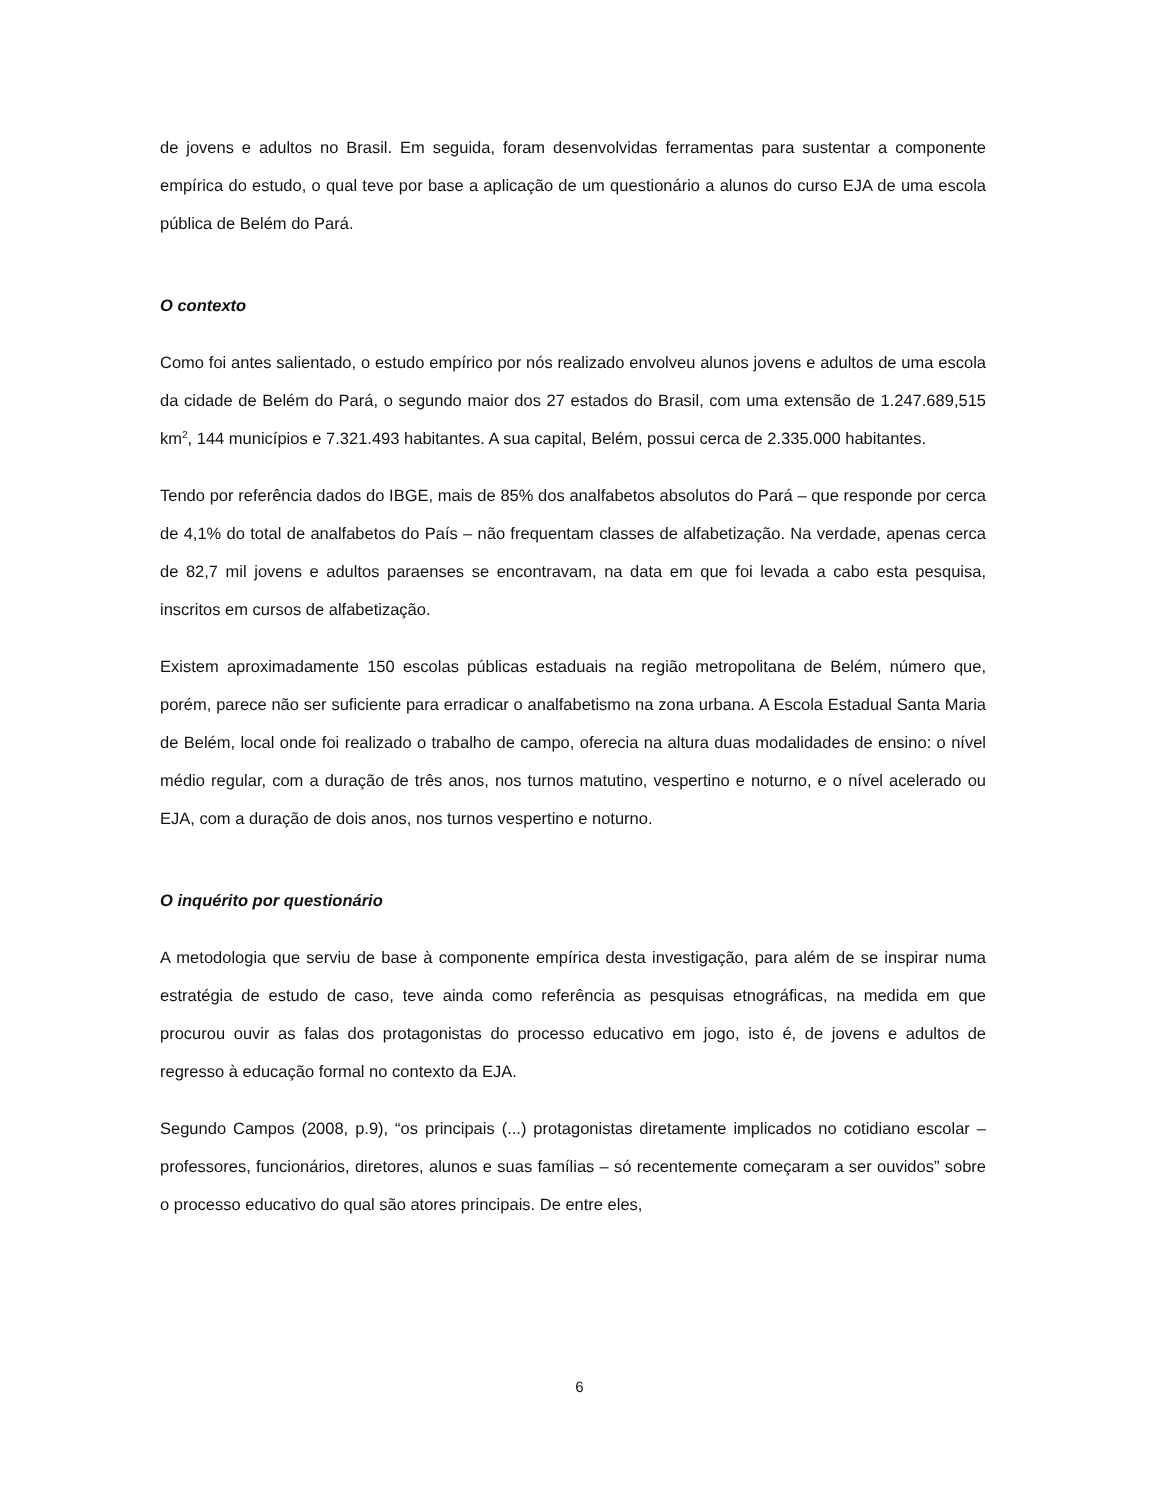de jovens e adultos no Brasil. Em seguida, foram desenvolvidas ferramentas para sustentar a componente empírica do estudo, o qual teve por base a aplicação de um questionário a alunos do curso EJA de uma escola pública de Belém do Pará.
O contexto
Como foi antes salientado, o estudo empírico por nós realizado envolveu alunos jovens e adultos de uma escola da cidade de Belém do Pará, o segundo maior dos 27 estados do Brasil, com uma extensão de 1.247.689,515 km<sup>2</sup>, 144 municípios e 7.321.493 habitantes. A sua capital, Belém, possui cerca de 2.335.000 habitantes.
Tendo por referência dados do IBGE, mais de 85% dos analfabetos absolutos do Pará – que responde por cerca de 4,1% do total de analfabetos do País – não frequentam classes de alfabetização. Na verdade, apenas cerca de 82,7 mil jovens e adultos paraenses se encontravam, na data em que foi levada a cabo esta pesquisa, inscritos em cursos de alfabetização.
Existem aproximadamente 150 escolas públicas estaduais na região metropolitana de Belém, número que, porém, parece não ser suficiente para erradicar o analfabetismo na zona urbana. A Escola Estadual Santa Maria de Belém, local onde foi realizado o trabalho de campo, oferecia na altura duas modalidades de ensino: o nível médio regular, com a duração de três anos, nos turnos matutino, vespertino e noturno, e o nível acelerado ou EJA, com a duração de dois anos, nos turnos vespertino e noturno.
O inquérito por questionário
A metodologia que serviu de base à componente empírica desta investigação, para além de se inspirar numa estratégia de estudo de caso, teve ainda como referência as pesquisas etnográficas, na medida em que procurou ouvir as falas dos protagonistas do processo educativo em jogo, isto é, de jovens e adultos de regresso à educação formal no contexto da EJA.
Segundo Campos (2008, p.9), “os principais (...) protagonistas diretamente implicados no cotidiano escolar – professores, funcionários, diretores, alunos e suas famílias – só recentemente começaram a ser ouvidos” sobre o processo educativo do qual são atores principais. De entre eles,
6